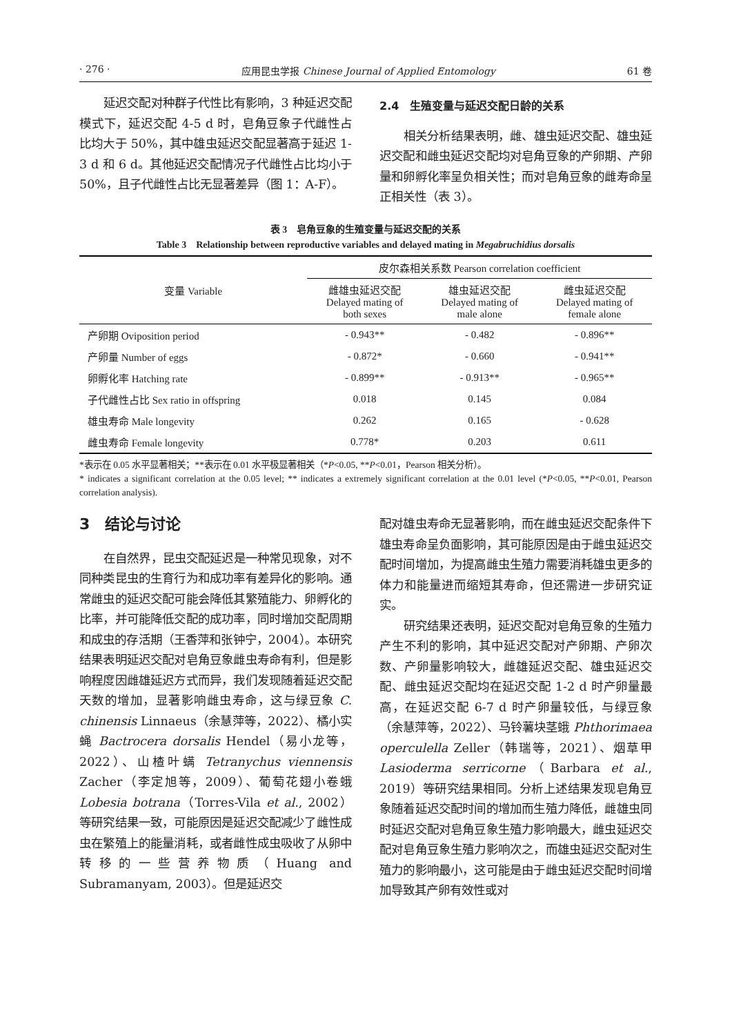· 276 · 应用昆虫学报 Chinese Journal of Applied Entomology 61 卷
延迟交配对种群子代性比有影响，3 种延迟交配模式下，延迟交配 4-5 d 时，皂角豆象子代雌性占比均大于 50%，其中雄虫延迟交配显著高于延迟 1-3 d 和 6 d。其他延迟交配情况子代雌性占比均小于 50%，且子代雌性占比无显著差异（图 1：A-F）。
2.4　生殖变量与延迟交配日龄的关系
相关分析结果表明，雌、雄虫延迟交配、雄虫延迟交配和雌虫延迟交配均对皂角豆象的产卵期、产卵量和卵孵化率呈负相关性；而对皂角豆象的雌寿命呈正相关性（表 3）。
表 3　皂角豆象的生殖变量与延迟交配的关系
Table 3　Relationship between reproductive variables and delayed mating in Megabruchidius dorsalis
| 变量 Variable | 皮尔森相关系数 Pearson correlation coefficient | | |
| --- | --- | --- | --- |
| | 雌雄虫延迟交配 Delayed mating of both sexes | 雄虫延迟交配 Delayed mating of male alone | 雌虫延迟交配 Delayed mating of female alone |
| 产卵期 Oviposition period | - 0.943** | - 0.482 | - 0.896** |
| 产卵量 Number of eggs | - 0.872* | - 0.660 | - 0.941** |
| 卵孵化率 Hatching rate | - 0.899** | - 0.913** | - 0.965** |
| 子代雌性占比 Sex ratio in offspring | 0.018 | 0.145 | 0.084 |
| 雄虫寿命 Male longevity | 0.262 | 0.165 | - 0.628 |
| 雌虫寿命 Female longevity | 0.778* | 0.203 | 0.611 |
*表示在 0.05 水平显著相关；**表示在 0.01 水平极显著相关（*P<0.05, **P<0.01，Pearson 相关分析）。
* indicates a significant correlation at the 0.05 level; ** indicates a extremely significant correlation at the 0.01 level (*P<0.05, **P<0.01, Pearson correlation analysis).
3　结论与讨论
在自然界，昆虫交配延迟是一种常见现象，对不同种类昆虫的生育行为和成功率有差异化的影响。通常雌虫的延迟交配可能会降低其繁殖能力、卵孵化的比率，并可能降低交配的成功率，同时增加交配周期和成虫的存活期（王香萍和张钟宁，2004）。本研究结果表明延迟交配对皂角豆象雌虫寿命有利，但是影响程度因雌雄延迟方式而异，我们发现随着延迟交配天数的增加，显著影响雌虫寿命，这与绿豆象 C. chinensis Linnaeus（余慧萍等，2022）、橘小实蝇 Bactrocera dorsalis Hendel（易小龙等，2022）、山楂叶螨 Tetranychus viennensis Zacher（李定旭等，2009）、葡萄花翅小卷蛾 Lobesia botrana（Torres-Vila et al., 2002）等研究结果一致，可能原因是延迟交配减少了雌性成虫在繁殖上的能量消耗，或者雌性成虫吸收了从卵中转移的一些营养物质（Huang and Subramanyam, 2003）。但是延迟交
配对雄虫寿命无显著影响，而在雌虫延迟交配条件下雄虫寿命呈负面影响，其可能原因是由于雌虫延迟交配时间增加，为提高雌虫生殖力需要消耗雄虫更多的体力和能量进而缩短其寿命，但还需进一步研究证实。
研究结果还表明，延迟交配对皂角豆象的生殖力产生不利的影响，其中延迟交配对产卵期、产卵次数、产卵量影响较大，雌雄延迟交配、雄虫延迟交配、雌虫延迟交配均在延迟交配 1-2 d 时产卵量最高，在延迟交配 6-7 d 时产卵量较低，与绿豆象（余慧萍等，2022）、马铃薯块茎蛾 Phthorimaea operculella Zeller（韩瑞等，2021）、烟草甲 Lasioderma serricorne（Barbara et al., 2019）等研究结果相同。分析上述结果发现皂角豆象随着延迟交配时间的增加而生殖力降低，雌雄虫同时延迟交配对皂角豆象生殖力影响最大，雌虫延迟交配对皂角豆象生殖力影响次之，而雄虫延迟交配对生殖力的影响最小，这可能是由于雌虫延迟交配时间增加导致其产卵有效性或对